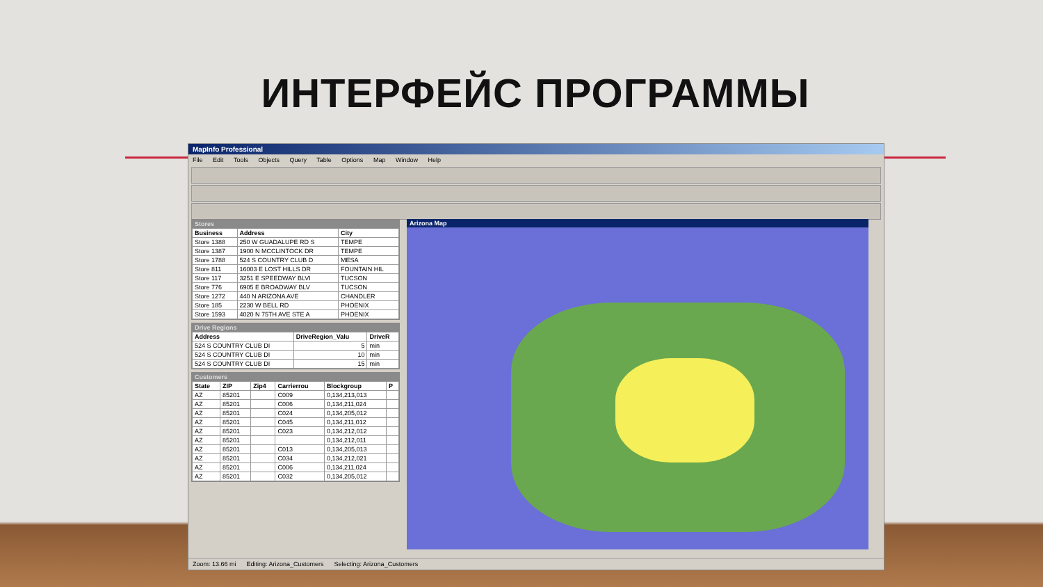ИНТЕРФЕЙС ПРОГРАММЫ
MapInfo Professional
File Edit Tools Objects Query Table Options Map Window Help
Stores
| Business | Address | City |
| --- | --- | --- |
| Store 1388 | 250 W GUADALUPE RD S | TEMPE |
| Store 1387 | 1900 N MCCLINTOCK DR | TEMPE |
| Store 1788 | 524 S COUNTRY CLUB D | MESA |
| Store 811 | 16003 E LOST HILLS DR | FOUNTAIN HIL |
| Store 117 | 3251 E SPEEDWAY BLVI | TUCSON |
| Store 776 | 6905 E BROADWAY BLV | TUCSON |
| Store 1272 | 440 N ARIZONA AVE | CHANDLER |
| Store 185 | 2230 W BELL RD | PHOENIX |
| Store 1593 | 4020 N 75TH AVE STE A | PHOENIX |
Drive Regions
| Address | DriveRegion_Valu | DriveR |
| --- | --- | --- |
| 524 S COUNTRY CLUB DI | 5 | min |
| 524 S COUNTRY CLUB DI | 10 | min |
| 524 S COUNTRY CLUB DI | 15 | min |
Customers
| State | ZIP | Zip4 | Carrierrou | Blockgroup | P |
| --- | --- | --- | --- | --- | --- |
| AZ | 85201 | | C009 | 0,134,213,013 | |
| AZ | 85201 | | C006 | 0,134,211,024 | |
| AZ | 85201 | | C024 | 0,134,205,012 | |
| AZ | 85201 | | C045 | 0,134,211,012 | |
| AZ | 85201 | | C023 | 0,134,212,012 | |
| AZ | 85201 | | | 0,134,212,011 | |
| AZ | 85201 | | C013 | 0,134,205,013 | |
| AZ | 85201 | | C034 | 0,134,212,021 | |
| AZ | 85201 | | C006 | 0,134,211,024 | |
| AZ | 85201 | | C032 | 0,134,205,012 | |
Arizona Map
Zoom: 13.66 mi Editing: Arizona_Customers Selecting: Arizona_Customers